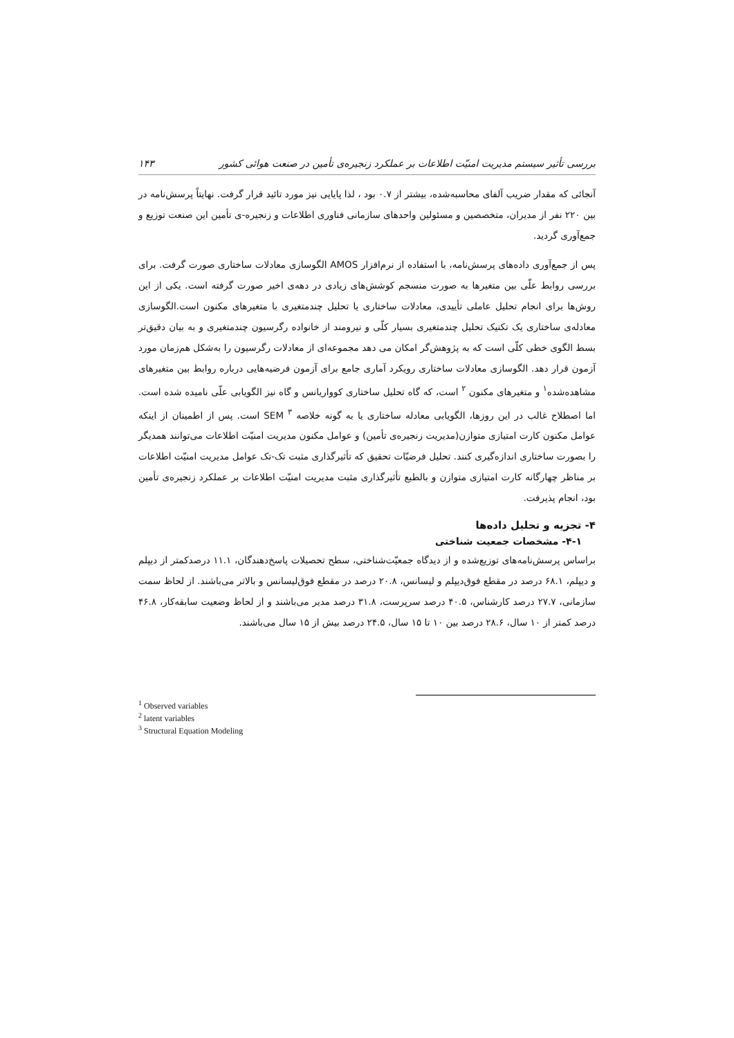بررسی تأثیر سیستم مدیریت امنیّت اطلاعات بر عملکرد زنجیره‌ی تأمین در صنعت هوائی کشور ۱۴۳
آنجائی که مقدار ضریب آلفای محاسبه‌شده، بیشتر از ۰.۷ بود ، لذا پایایی نیز مورد تائید قرار گرفت. نهایتاً پرسش‌نامه در بین ۲۲۰ نفر از مدیران، متخصصین و مسئولین واحدهای سازمانی فناوری اطلاعات و زنجیره-ی تأمین این صنعت توزیع و جمع‌آوری گردید.
پس از جمع‌آوری داده‌های پرسش‌نامه، با استفاده از نرم‌افزار AMOS الگوسازی معادلات ساختاری صورت گرفت. برای بررسی روابط علّی بین متغیرها به صورت منسجم کوشش‌های زیادی در دهه‌ی اخیر صورت گرفته است. یکی از این روش‌ها برای انجام تحلیل عاملی تأییدی، معادلات ساختاری یا تحلیل چندمتغیری با متغیرهای مکنون است.الگوسازی معادله‌ی ساختاری یک تکنیک تحلیل چندمتغیری بسیار کلّی و نیرومند از خانواده رگرسیون چندمتغیری و به بیان دقیق‌تر بسط الگوی خطی کلّی است که به پژوهش‌گر امکان می دهد مجموعه‌ای از معادلات رگرسیون را به‌شکل هم‌زمان مورد آزمون قرار دهد. الگوسازی معادلات ساختاری رویکرد آماری جامع برای آزمون فرضیه‌هایی درباره روابط بین متغیرهای مشاهده‌شده<sup>۱</sup> و متغیرهای مکنون <sup>۲</sup> است، که گاه تحلیل ساختاری کوواریانس و گاه نیز الگویابی علّی نامیده شده است. اما اصطلاح غالب در این روزها، الگویابی معادله ساختاری یا به گونه خلاصه <sup>۳</sup> SEM است. پس از اطمینان از اینکه عوامل مکنون کارت امتیازی متوازن(مدیریت زنجیره‌ی تأمین) و عوامل مکنون مدیریت امنیّت اطلاعات می‌توانند همدیگر را بصورت ساختاری اندازه‌گیری کنند. تحلیل فرضیّات تحقیق که تأثیرگذاری مثبت تک-تک عوامل مدیریت امنیّت اطلاعات بر مناظر چهارگانه کارت امتیازی متوازن و بالطبع تأثیرگذاری مثبت مدیریت امنیّت اطلاعات بر عملکرد زنجیره‌ی تأمین بود، انجام پذیرفت.
۴- تجزیه و تحلیل داده‌ها
۴-۱- مشخصات جمعیت شناختی
براساس پرسش‌نامه‌های توزیع‌شده و از دیدگاه جمعیّت‌شناختی، سطح تحصیلات پاسخ‌دهندگان، ۱۱.۱ درصدکمتر از دیپلم و دیپلم، ۶۸.۱ درصد در مقطع فوق‌دیپلم و لیسانس، ۲۰.۸ درصد در مقطع فوق‌لیسانس و بالاتر می‌باشند. از لحاظ سمت سازمانی، ۲۷.۷ درصد کارشناس، ۴۰.۵ درصد سرپرست، ۳۱.۸ درصد مدیر می‌باشند و از لحاظ وضعیت سابقه‌کار، ۴۶.۸ درصد کمتر از ۱۰ سال، ۲۸.۶ درصد بین ۱۰ تا ۱۵ سال، ۲۴.۵ درصد بیش از ۱۵ سال می‌باشند.
<sup>1</sup> Observed variables
<sup>2</sup> latent variables
<sup>3</sup> Structural Equation Modeling